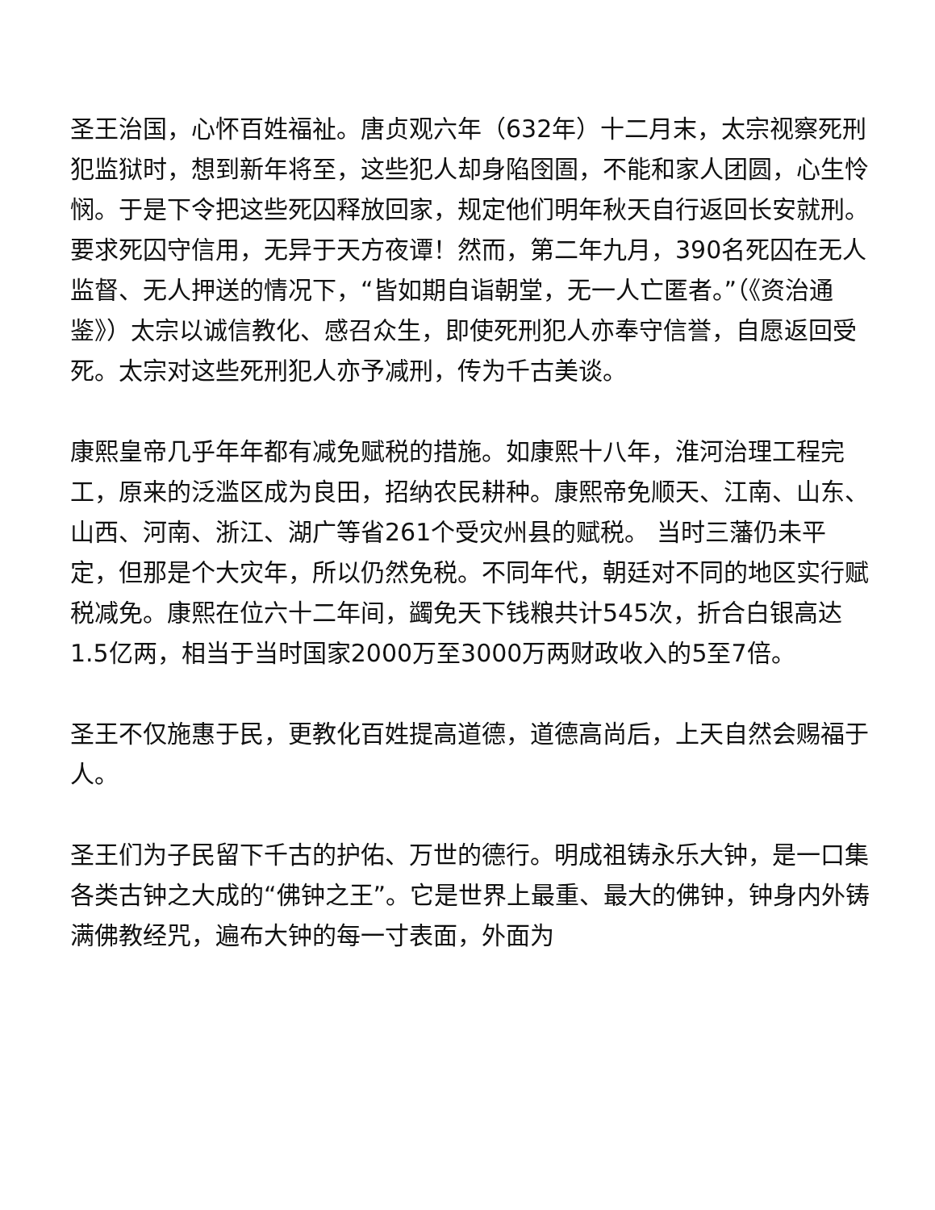圣王治国，心怀百姓福祉。唐贞观六年（632年）十二月末，太宗视察死刑犯监狱时，想到新年将至，这些犯人却身陷囹圄，不能和家人团圆，心生怜悯。于是下令把这些死囚释放回家，规定他们明年秋天自行返回长安就刑。要求死囚守信用，无异于天方夜谭！然而，第二年九月，390名死囚在无人监督、无人押送的情况下，“皆如期自诣朝堂，无一人亡匿者。”（《资治通鉴》）太宗以诚信教化、感召众生，即使死刑犯人亦奉守信誉，自愿返回受死。太宗对这些死刑犯人亦予减刑，传为千古美谈。
康熙皇帝几乎年年都有减免赋税的措施。如康熙十八年，淮河治理工程完工，原来的泛滥区成为良田，招纳农民耕种。康熙帝免顺天、江南、山东、山西、河南、浙江、湖广等省261个受灾州县的赋税。 当时三藩仍未平定，但那是个大灾年，所以仍然免税。不同年代，朝廷对不同的地区实行赋税减免。康熙在位六十二年间，蠲免天下钱粮共计545次，折合白银高达1.5亿两，相当于当时国家2000万至3000万两财政收入的5至7倍。
圣王不仅施惠于民，更教化百姓提高道德，道德高尚后，上天自然会赐福于人。
圣王们为子民留下千古的护佑、万世的德行。明成祖铸永乐大钟，是一口集各类古钟之大成的“佛钟之王”。它是世界上最重、最大的佛钟，钟身内外铸满佛教经咒，遍布大钟的每一寸表面，外面为